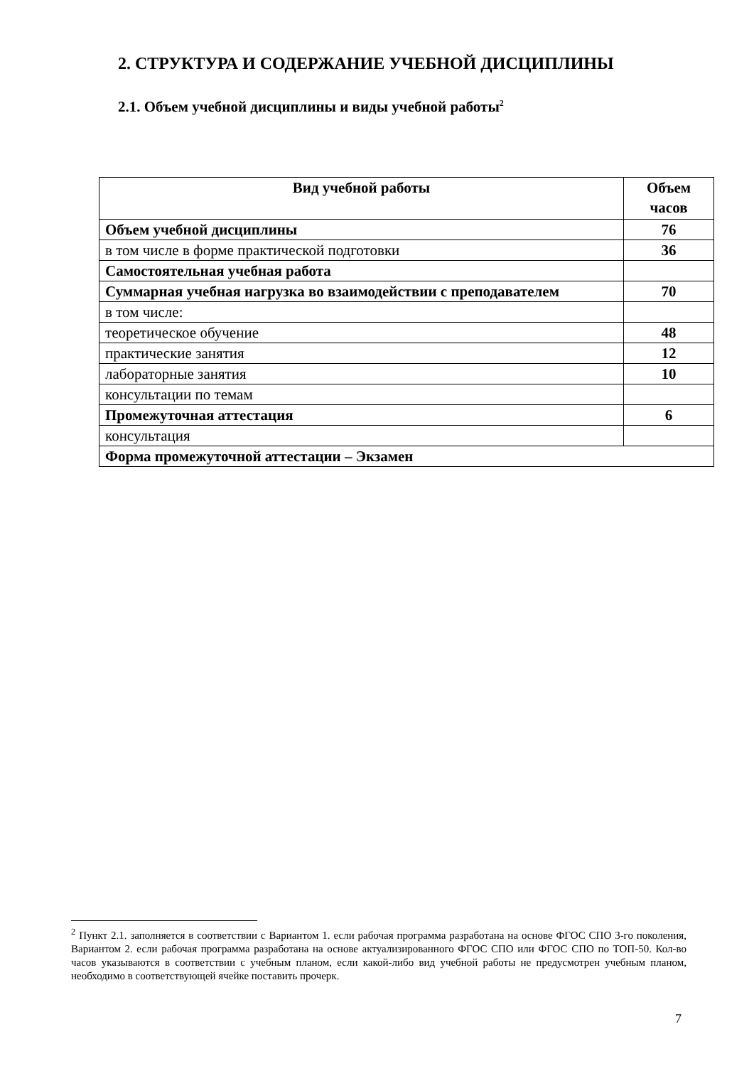2. СТРУКТУРА И СОДЕРЖАНИЕ УЧЕБНОЙ ДИСЦИПЛИНЫ
2.1. Объем учебной дисциплины и виды учебной работы<sup>2</sup>
| Вид учебной работы | Объем часов |
| --- | --- |
| Объем учебной дисциплины | 76 |
| в том числе в форме практической подготовки | 36 |
| Самостоятельная учебная работа | |
| Суммарная учебная нагрузка во взаимодействии с преподавателем | 70 |
| в том числе: | |
| теоретическое обучение | 48 |
| практические занятия | 12 |
| лабораторные занятия | 10 |
| консультации по темам | |
| Промежуточная аттестация | 6 |
| консультация | |
| Форма промежуточной аттестации – Экзамен | |
<sup>2</sup> Пункт 2.1. заполняется в соответствии с Вариантом 1. если рабочая программа разработана на основе ФГОС СПО 3-го поколения, Вариантом 2. если рабочая программа разработана на основе актуализированного ФГОС СПО или ФГОС СПО по ТОП-50. Кол-во часов указываются в соответствии с учебным планом, если какой-либо вид учебной работы не предусмотрен учебным планом, необходимо в соответствующей ячейке поставить прочерк.
7